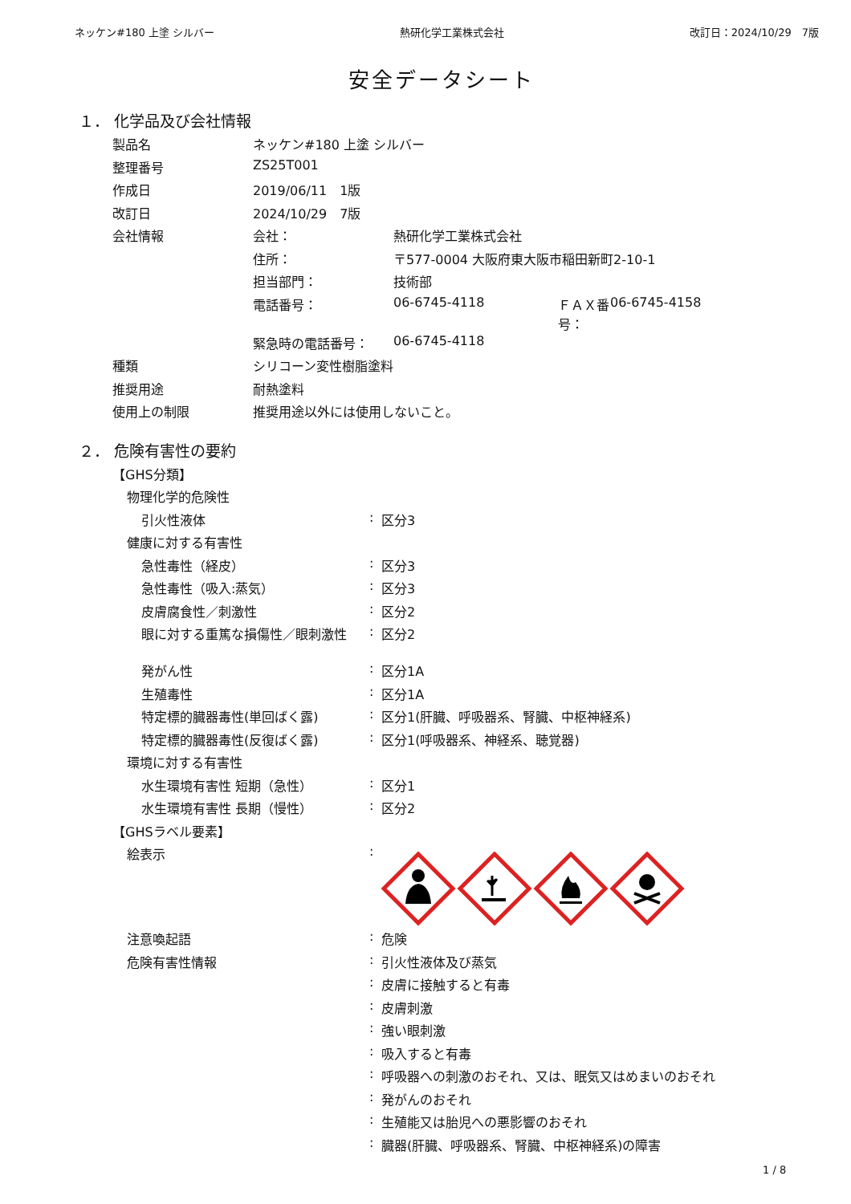ネッケン#180 上塗 シルバー 熱研化学工業株式会社 改訂日：2024/10/29　7版
安全データシート
１． 化学品及び会社情報
| 製品名 | ネッケン#180 上塗 シルバー | | | |
| 整理番号 | ZS25T001 | | | |
| 作成日 | 2019/06/11 1版 | | | |
| 改訂日 | 2024/10/29 7版 | | | |
| 会社情報 | 会社： | 熱研化学工業株式会社 | | |
| | 住所： | 〒577-0004 大阪府東大阪市稲田新町2-10-1 | | |
| | 担当部門： | 技術部 | | |
| | 電話番号： | 06-6745-4118 | ＦＡＸ番号： | 06-6745-4158 |
| | 緊急時の電話番号： | 06-6745-4118 | | |
| 種類 | シリコーン変性樹脂塗料 | | | |
| 推奨用途 | 耐熱塗料 | | | |
| 使用上の制限 | 推奨用途以外には使用しないこと。 | | | |
２． 危険有害性の要約
| 【GHS分類】 | | |
| 物理化学的危険性 | | |
| 引火性液体 | : | 区分3 |
| 健康に対する有害性 | | |
| 急性毒性（経皮） | : | 区分3 |
| 急性毒性（吸入:蒸気） | : | 区分3 |
| 皮膚腐食性／刺激性 | : | 区分2 |
| 眼に対する重篤な損傷性／眼刺激性 | : | 区分2 |
| 発がん性 | : | 区分1A |
| 生殖毒性 | : | 区分1A |
| 特定標的臓器毒性(単回ばく露) | : | 区分1(肝臓、呼吸器系、腎臓、中枢神経系) |
| 特定標的臓器毒性(反復ばく露) | : | 区分1(呼吸器系、神経系、聴覚器) |
| 環境に対する有害性 | | |
| 水生環境有害性 短期（急性） | : | 区分1 |
| 水生環境有害性 長期（慢性） | : | 区分2 |
| 【GHSラベル要素】 | | |
| 絵表示 | : | |
| 注意喚起語 | : | 危険 |
| 危険有害性情報 | : | 引火性液体及び蒸気 |
| | : | 皮膚に接触すると有毒 |
| | : | 皮膚刺激 |
| | : | 強い眼刺激 |
| | : | 吸入すると有毒 |
| | : | 呼吸器への刺激のおそれ、又は、眠気又はめまいのおそれ |
| | : | 発がんのおそれ |
| | : | 生殖能又は胎児への悪影響のおそれ |
| | : | 臓器(肝臓、呼吸器系、腎臓、中枢神経系)の障害 |
1 / 8